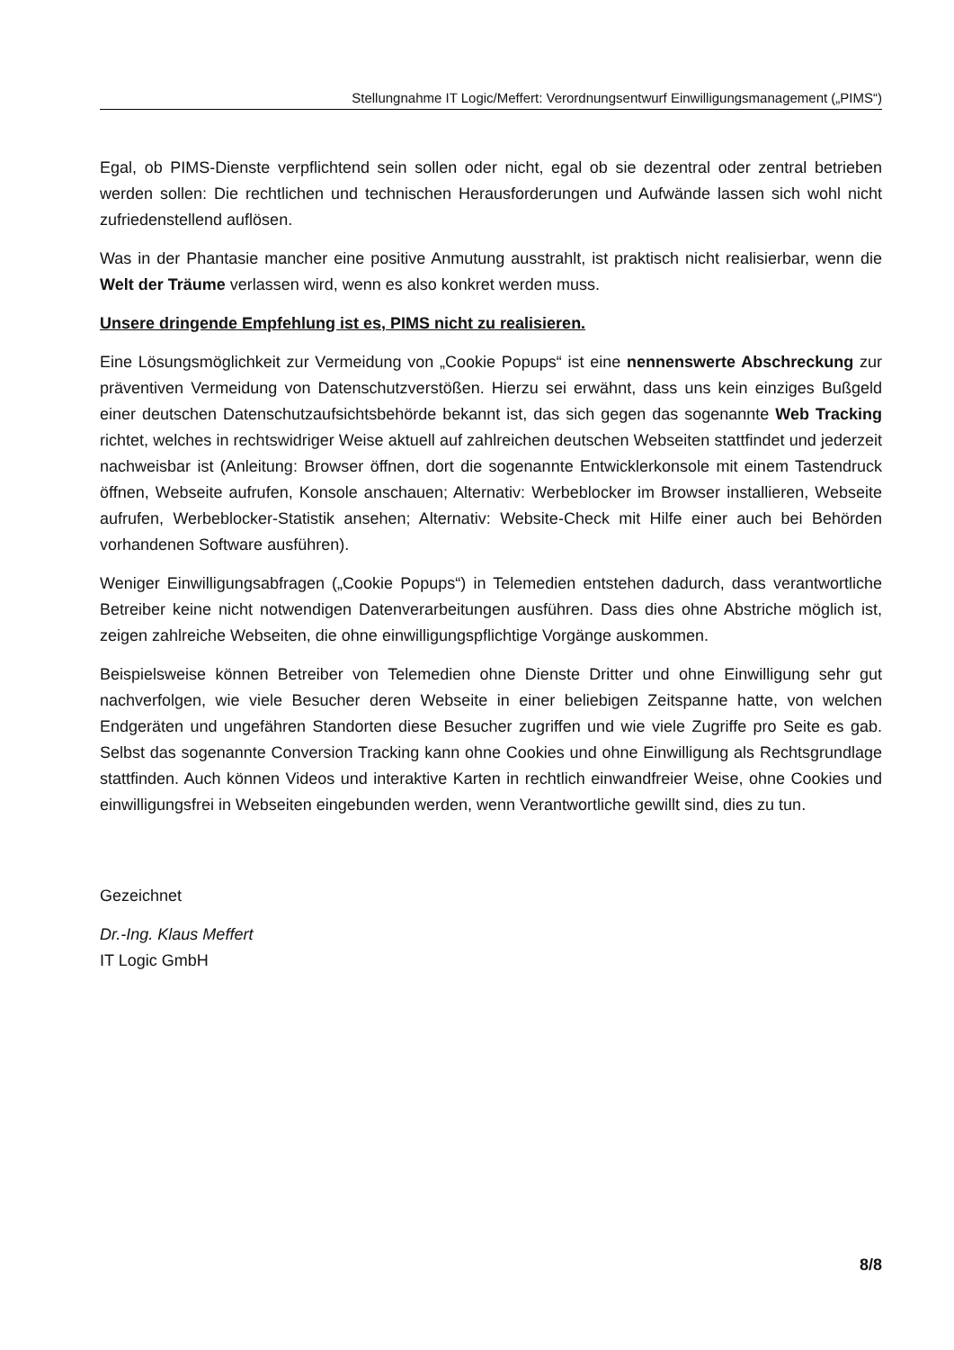Stellungnahme IT Logic/Meffert: Verordnungsentwurf Einwilligungsmanagement („PIMS“)
Egal, ob PIMS-Dienste verpflichtend sein sollen oder nicht, egal ob sie dezentral oder zentral betrieben werden sollen: Die rechtlichen und technischen Herausforderungen und Aufwände lassen sich wohl nicht zufriedenstellend auflösen.
Was in der Phantasie mancher eine positive Anmutung ausstrahlt, ist praktisch nicht realisierbar, wenn die Welt der Träume verlassen wird, wenn es also konkret werden muss.
Unsere dringende Empfehlung ist es, PIMS nicht zu realisieren.
Eine Lösungsmöglichkeit zur Vermeidung von „Cookie Popups“ ist eine nennenswerte Abschreckung zur präventiven Vermeidung von Datenschutzverstößen. Hierzu sei erwähnt, dass uns kein einziges Bußgeld einer deutschen Datenschutzaufsichtsbehörde bekannt ist, das sich gegen das sogenannte Web Tracking richtet, welches in rechtswidriger Weise aktuell auf zahlreichen deutschen Webseiten stattfindet und jederzeit nachweisbar ist (Anleitung: Browser öffnen, dort die sogenannte Entwicklerkonsole mit einem Tastendruck öffnen, Webseite aufrufen, Konsole anschauen; Alternativ: Werbeblocker im Browser installieren, Webseite aufrufen, Werbeblocker-Statistik ansehen; Alternativ: Website-Check mit Hilfe einer auch bei Behörden vorhandenen Software ausführen).
Weniger Einwilligungsabfragen („Cookie Popups“) in Telemedien entstehen dadurch, dass verantwortliche Betreiber keine nicht notwendigen Datenverarbeitungen ausführen. Dass dies ohne Abstriche möglich ist, zeigen zahlreiche Webseiten, die ohne einwilligungspflichtige Vorgänge auskommen.
Beispielsweise können Betreiber von Telemedien ohne Dienste Dritter und ohne Einwilligung sehr gut nachverfolgen, wie viele Besucher deren Webseite in einer beliebigen Zeitspanne hatte, von welchen Endgeräten und ungefähren Standorten diese Besucher zugriffen und wie viele Zugriffe pro Seite es gab. Selbst das sogenannte Conversion Tracking kann ohne Cookies und ohne Einwilligung als Rechtsgrundlage stattfinden. Auch können Videos und interaktive Karten in rechtlich einwandfreier Weise, ohne Cookies und einwilligungsfrei in Webseiten eingebunden werden, wenn Verantwortliche gewillt sind, dies zu tun.
Gezeichnet
Dr.-Ing. Klaus Meffert
IT Logic GmbH
8/8